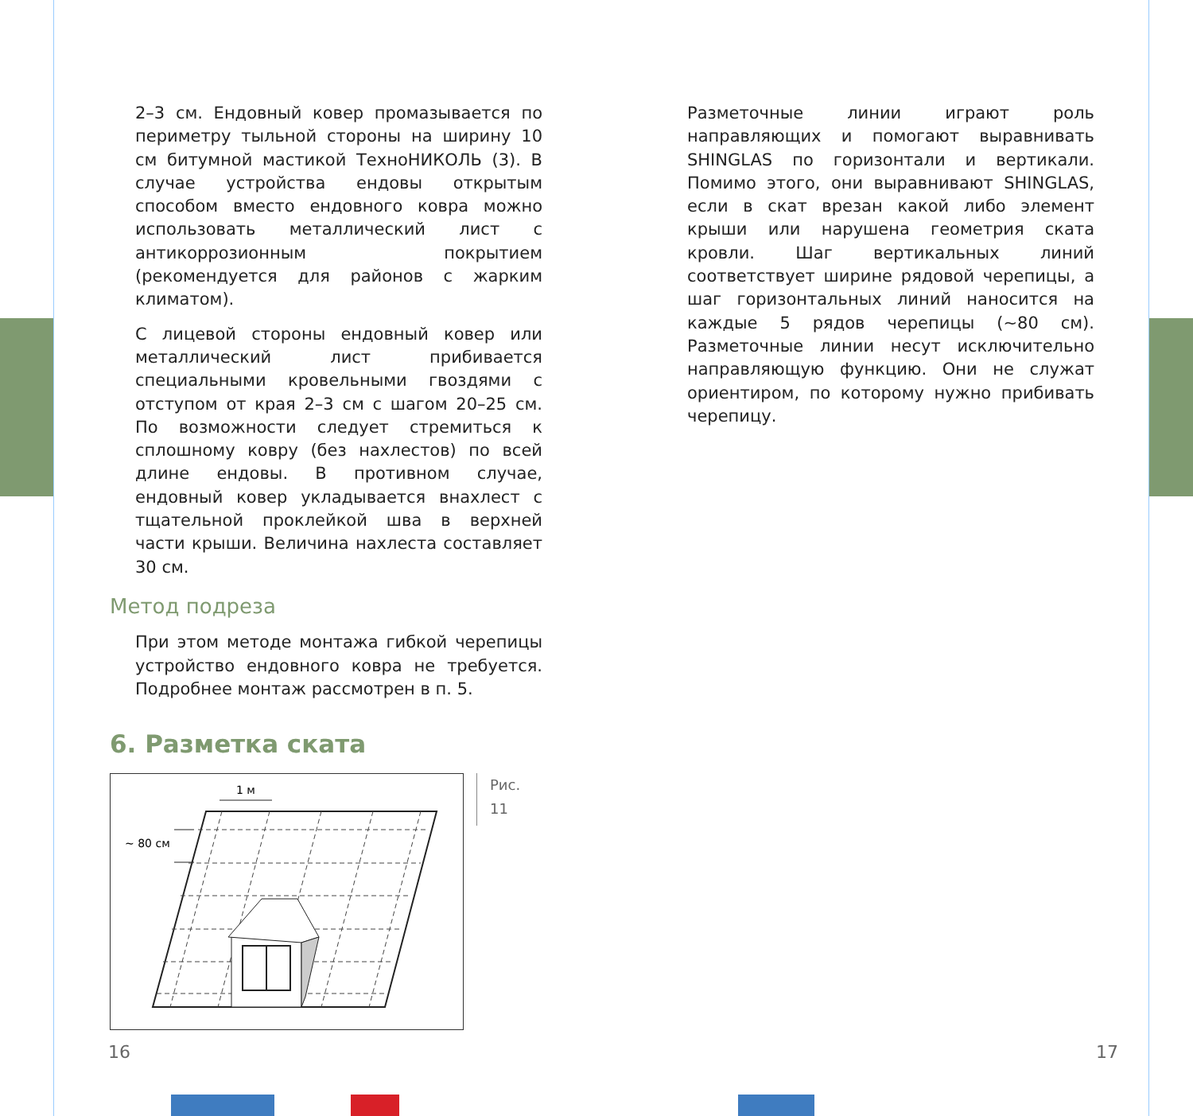2–3 см. Ендовный ковер промазывается по периметру тыльной стороны на ширину 10 см битумной мастикой ТехноНИКОЛЬ (3). В случае устройства ендовы открытым способом вместо ендовного ковра можно использовать металлический лист с антикоррозионным покрытием (рекомендуется для районов с жарким климатом).
С лицевой стороны ендовный ковер или металлический лист прибивается специальными кровельными гвоздями с отступом от края 2–3 см с шагом 20–25 см. По возможности следует стремиться к сплошному ковру (без нахлестов) по всей длине ендовы. В противном случае, ендовный ковер укладывается внахлест с тщательной проклейкой шва в верхней части крыши. Величина нахлеста составляет 30 см.
Метод подреза
При этом методе монтажа гибкой черепицы устройство ендовного ковра не требуется. Подробнее монтаж рассмотрен в п. 5.
6. Разметка ската
1 м
~ 80 см
Рис. 11
Разметочные линии играют роль направляющих и помогают выравнивать SHINGLAS по горизонтали и вертикали. Помимо этого, они выравнивают SHINGLAS, если в скат врезан какой либо элемент крыши или нарушена геометрия ската кровли. Шаг вертикальных линий соответствует ширине рядовой черепицы, а шаг горизонтальных линий наносится на каждые 5 рядов черепицы (~80 см). Разметочные линии несут исключительно направляющую функцию. Они не служат ориентиром, по которому нужно прибивать черепицу.
16 17